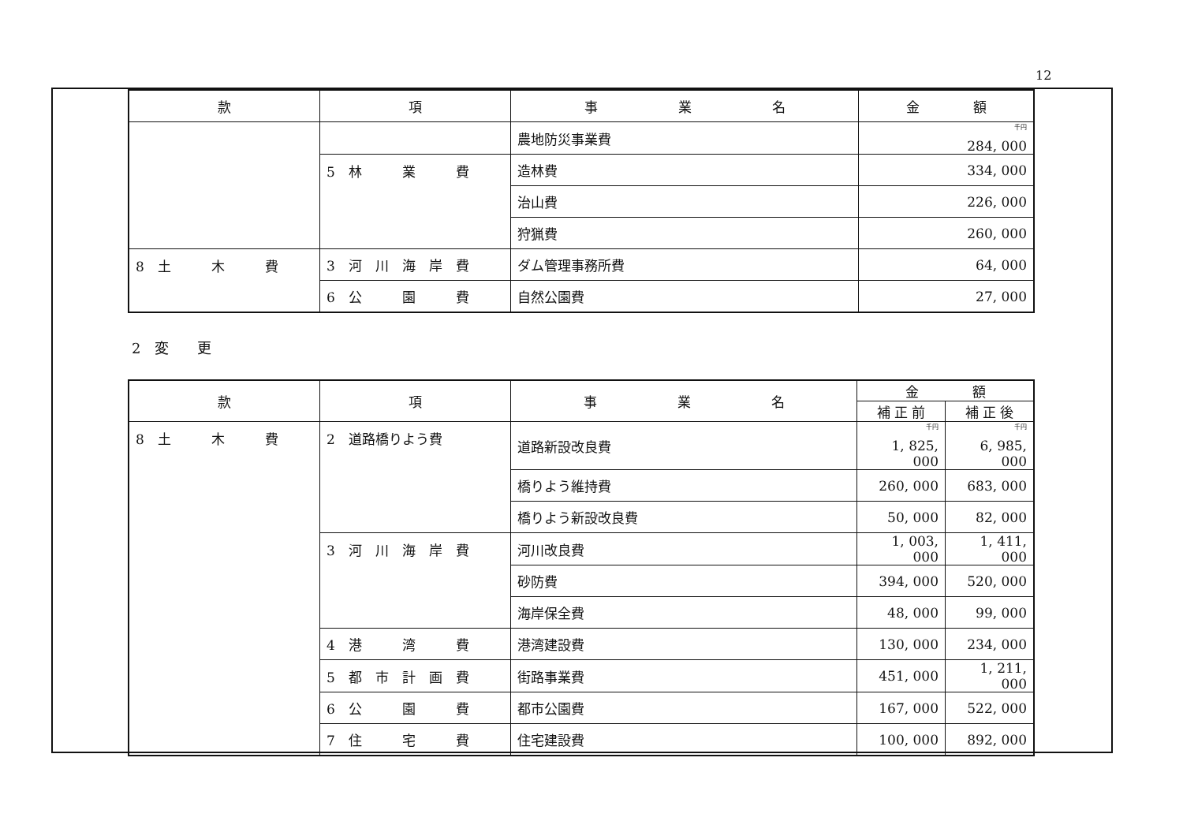12
| 款 | 項 | 事 業 名 | 金 額 |
| --- | --- | --- | --- |
| | | 農地防災事業費 | <sup>千円</sup> 284, 000 |
| | 5 林 業 費 | 造林費 | 334, 000 |
| | | 治山費 | 226, 000 |
| | | 狩猟費 | 260, 000 |
| 8 土 木 費 | 3 河 川 海 岸 費 | ダム管理事務所費 | 64, 000 |
| | 6 公 園 費 | 自然公園費 | 27, 000 |
2　変　　更
| 款 | 項 | 事 業 名 | 金 額 | |
| --- | --- | --- | --- | --- |
| | | | 補 正 前 | 補 正 後 |
| 8 土 木 費 | 2 道路橋りよう費 | 道路新設改良費 | <sup>千円</sup> 1, 825, 000 | <sup>千円</sup> 6, 985, 000 |
| | | 橋りよう維持費 | 260, 000 | 683, 000 |
| | | 橋りよう新設改良費 | 50, 000 | 82, 000 |
| | 3 河 川 海 岸 費 | 河川改良費 | 1, 003, 000 | 1, 411, 000 |
| | | 砂防費 | 394, 000 | 520, 000 |
| | | 海岸保全費 | 48, 000 | 99, 000 |
| | 4 港 湾 費 | 港湾建設費 | 130, 000 | 234, 000 |
| | 5 都 市 計 画 費 | 街路事業費 | 451, 000 | 1, 211, 000 |
| | 6 公 園 費 | 都市公園費 | 167, 000 | 522, 000 |
| | 7 住 宅 費 | 住宅建設費 | 100, 000 | 892, 000 |